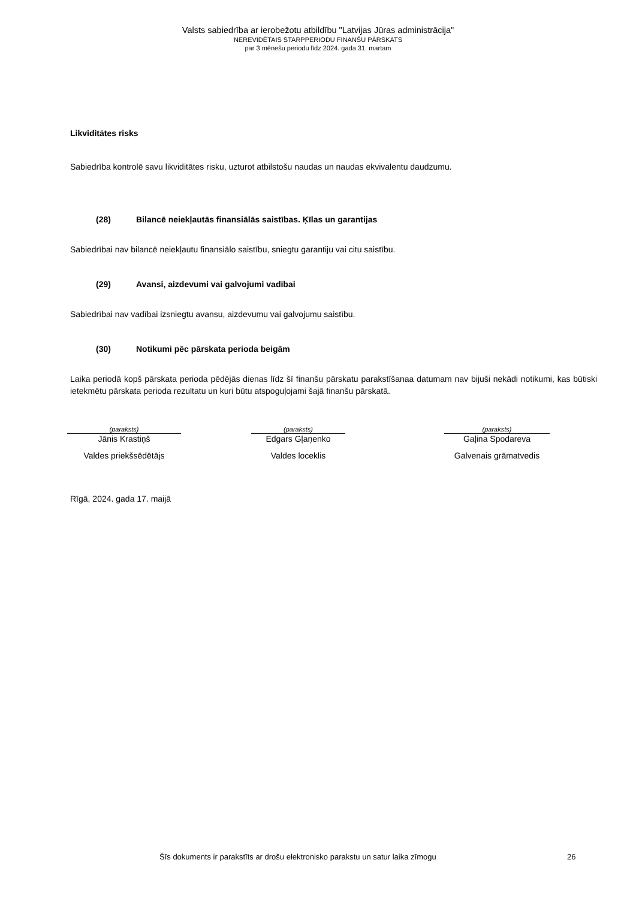Valsts sabiedrība ar ierobežotu atbildību "Latvijas Jūras administrācija"
NEREVIDĒTAIS STARPPERIODU FINANŠU PĀRSKATS
par 3 mēnešu periodu līdz 2024. gada 31. martam
Likviditātes risks
Sabiedrība kontrolē savu likviditātes risku, uzturot atbilstošu naudas un naudas ekvivalentu daudzumu.
(28) Bilancē neiekļautās finansiālās saistības. Ķīlas un garantijas
Sabiedrībai nav bilancē neiekļautu finansiālo saistību, sniegtu garantiju vai citu saistību.
(29) Avansi, aizdevumi vai galvojumi vadībai
Sabiedrībai nav vadībai izsniegtu avansu, aizdevumu vai galvojumu saistību.
(30) Notikumi pēc pārskata perioda beigām
Laika periodā kopš pārskata perioda pēdējās dienas līdz šī finanšu pārskatu parakstīšanaa datumam nav bijuši nekādi notikumi, kas būtiski ietekmētu pārskata perioda rezultatu un kuri būtu atspoguļojami šajā finanšu pārskatā.
(paraksts)
Jānis Krastiņš
Valdes priekšsēdētājs
(paraksts)
Edgars Gļaņenko
Valdes loceklis
(paraksts)
Gaļina Spodareva
Galvenais grāmatvedis
Rīgā, 2024. gada 17. maijā
Šīs dokuments ir parakstīts ar drošu elektronisko parakstu un satur laika zīmogu 26